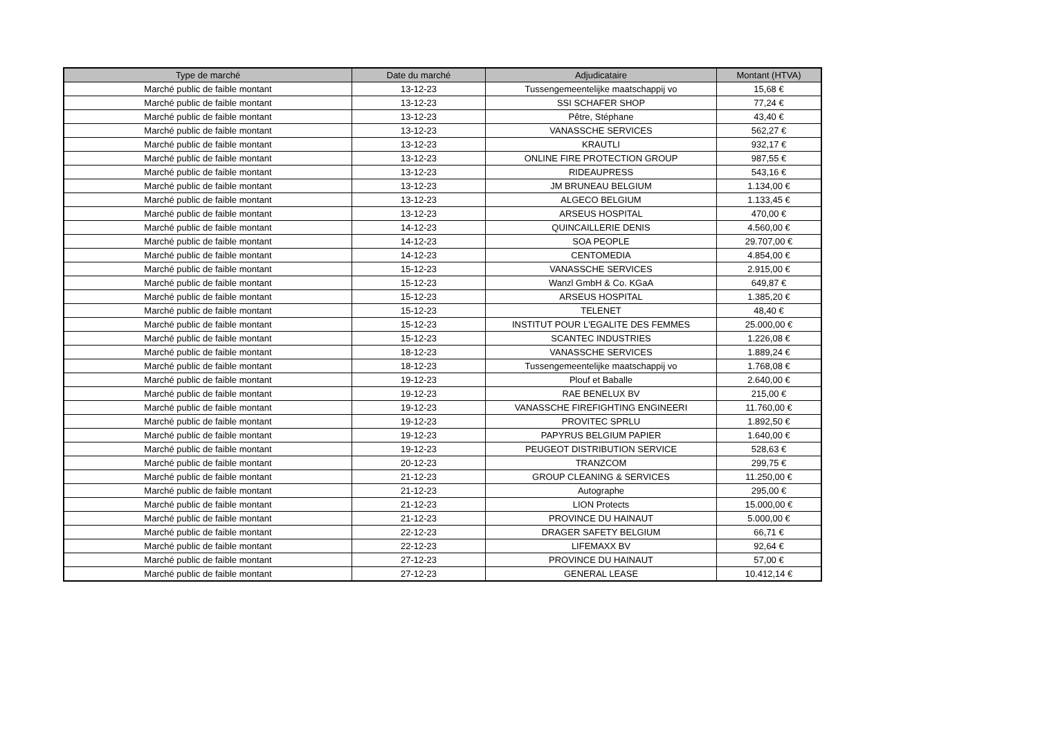| Type de marché | Date du marché | Adjudicataire | Montant (HTVA) |
| --- | --- | --- | --- |
| Marché public de faible montant | 13-12-23 | Tussengemeentelijke maatschappij vo | 15,68 € |
| Marché public de faible montant | 13-12-23 | SSI SCHAFER SHOP | 77,24 € |
| Marché public de faible montant | 13-12-23 | Pêtre, Stéphane | 43,40 € |
| Marché public de faible montant | 13-12-23 | VANASSCHE SERVICES | 562,27 € |
| Marché public de faible montant | 13-12-23 | KRAUTLI | 932,17 € |
| Marché public de faible montant | 13-12-23 | ONLINE FIRE PROTECTION GROUP | 987,55 € |
| Marché public de faible montant | 13-12-23 | RIDEAUPRESS | 543,16 € |
| Marché public de faible montant | 13-12-23 | JM BRUNEAU BELGIUM | 1.134,00 € |
| Marché public de faible montant | 13-12-23 | ALGECO BELGIUM | 1.133,45 € |
| Marché public de faible montant | 13-12-23 | ARSEUS HOSPITAL | 470,00 € |
| Marché public de faible montant | 14-12-23 | QUINCAILLERIE DENIS | 4.560,00 € |
| Marché public de faible montant | 14-12-23 | SOA PEOPLE | 29.707,00 € |
| Marché public de faible montant | 14-12-23 | CENTOMEDIA | 4.854,00 € |
| Marché public de faible montant | 15-12-23 | VANASSCHE SERVICES | 2.915,00 € |
| Marché public de faible montant | 15-12-23 | Wanzl GmbH & Co. KGaA | 649,87 € |
| Marché public de faible montant | 15-12-23 | ARSEUS HOSPITAL | 1.385,20 € |
| Marché public de faible montant | 15-12-23 | TELENET | 48,40 € |
| Marché public de faible montant | 15-12-23 | INSTITUT POUR L'EGALITE DES FEMMES | 25.000,00 € |
| Marché public de faible montant | 15-12-23 | SCANTEC INDUSTRIES | 1.226,08 € |
| Marché public de faible montant | 18-12-23 | VANASSCHE SERVICES | 1.889,24 € |
| Marché public de faible montant | 18-12-23 | Tussengemeentelijke maatschappij vo | 1.768,08 € |
| Marché public de faible montant | 19-12-23 | Plouf et Baballe | 2.640,00 € |
| Marché public de faible montant | 19-12-23 | RAE BENELUX BV | 215,00 € |
| Marché public de faible montant | 19-12-23 | VANASSCHE FIREFIGHTING ENGINEERI | 11.760,00 € |
| Marché public de faible montant | 19-12-23 | PROVITEC SPRLU | 1.892,50 € |
| Marché public de faible montant | 19-12-23 | PAPYRUS BELGIUM PAPIER | 1.640,00 € |
| Marché public de faible montant | 19-12-23 | PEUGEOT DISTRIBUTION SERVICE | 528,63 € |
| Marché public de faible montant | 20-12-23 | TRANZCOM | 299,75 € |
| Marché public de faible montant | 21-12-23 | GROUP CLEANING & SERVICES | 11.250,00 € |
| Marché public de faible montant | 21-12-23 | Autographe | 295,00 € |
| Marché public de faible montant | 21-12-23 | LION Protects | 15.000,00 € |
| Marché public de faible montant | 21-12-23 | PROVINCE DU HAINAUT | 5.000,00 € |
| Marché public de faible montant | 22-12-23 | DRAGER SAFETY BELGIUM | 66,71 € |
| Marché public de faible montant | 22-12-23 | LIFEMAXX BV | 92,64 € |
| Marché public de faible montant | 27-12-23 | PROVINCE DU HAINAUT | 57,00 € |
| Marché public de faible montant | 27-12-23 | GENERAL LEASE | 10.412,14 € |